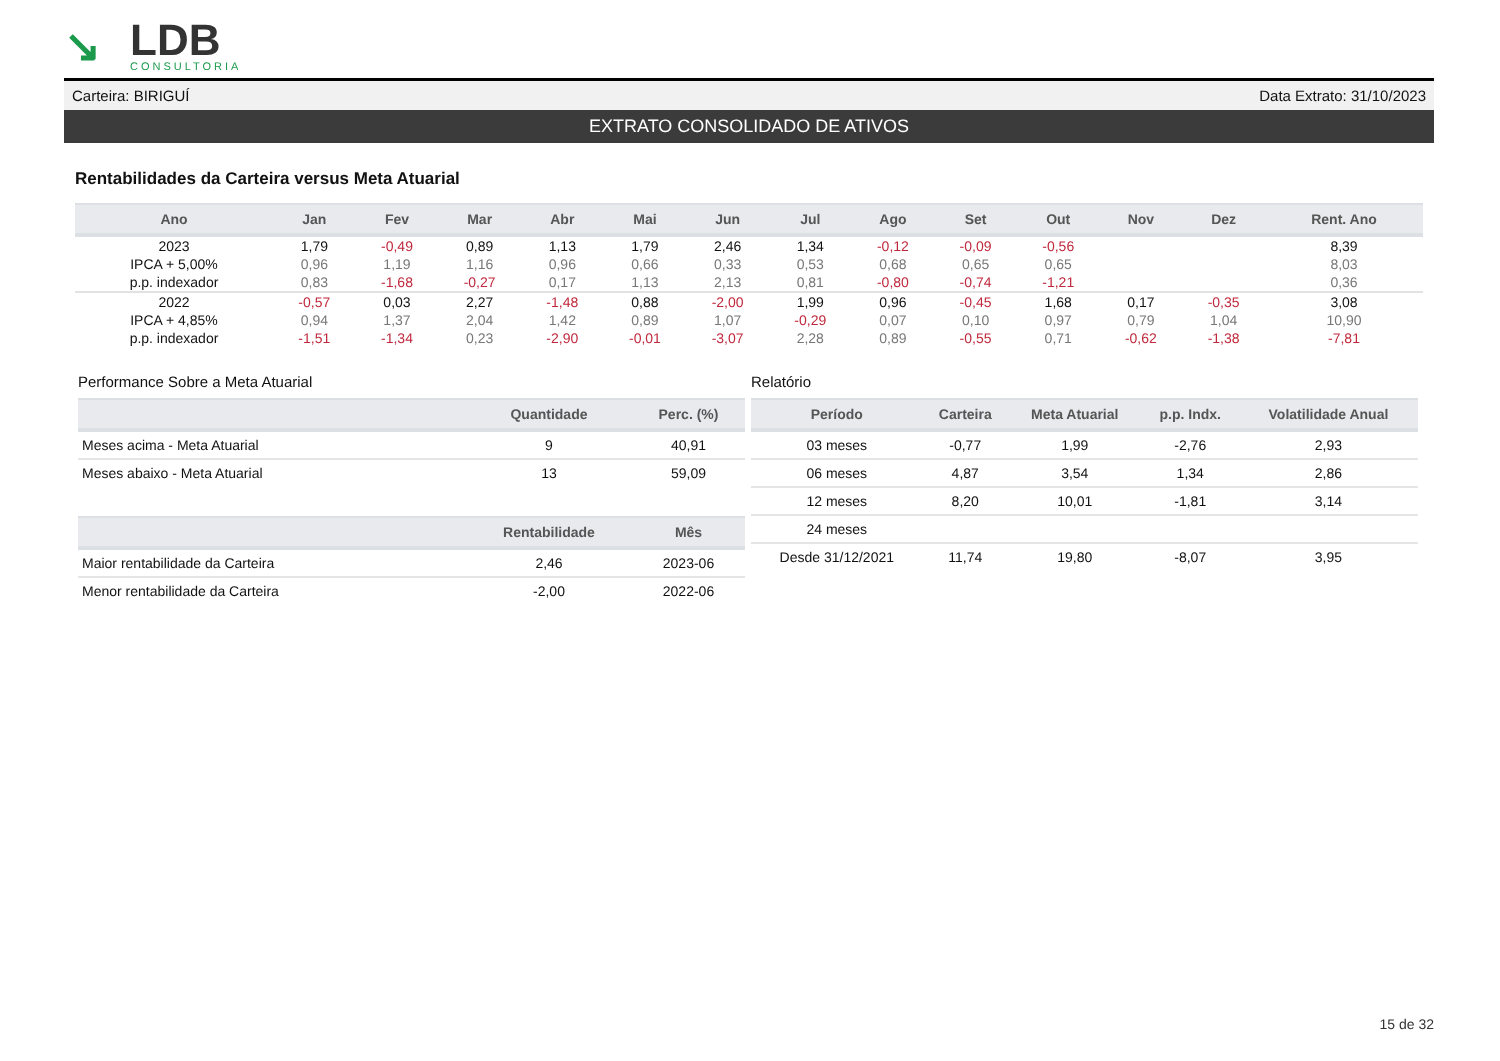↘
LDB
CONSULTORIA
Carteira: BIRIGUÍ Data Extrato: 31/10/2023
EXTRATO CONSOLIDADO DE ATIVOS
Rentabilidades da Carteira versus Meta Atuarial
| Ano | Jan | Fev | Mar | Abr | Mai | Jun | Jul | Ago | Set | Out | Nov | Dez | Rent. Ano |
| --- | --- | --- | --- | --- | --- | --- | --- | --- | --- | --- | --- | --- | --- |
| 2023 | 1,79 | -0,49 | 0,89 | 1,13 | 1,79 | 2,46 | 1,34 | -0,12 | -0,09 | -0,56 | | | 8,39 |
| IPCA + 5,00% | 0,96 | 1,19 | 1,16 | 0,96 | 0,66 | 0,33 | 0,53 | 0,68 | 0,65 | 0,65 | | | 8,03 |
| p.p. indexador | 0,83 | -1,68 | -0,27 | 0,17 | 1,13 | 2,13 | 0,81 | -0,80 | -0,74 | -1,21 | | | 0,36 |
| 2022 | -0,57 | 0,03 | 2,27 | -1,48 | 0,88 | -2,00 | 1,99 | 0,96 | -0,45 | 1,68 | 0,17 | -0,35 | 3,08 |
| IPCA + 4,85% | 0,94 | 1,37 | 2,04 | 1,42 | 0,89 | 1,07 | -0,29 | 0,07 | 0,10 | 0,97 | 0,79 | 1,04 | 10,90 |
| p.p. indexador | -1,51 | -1,34 | 0,23 | -2,90 | -0,01 | -3,07 | 2,28 | 0,89 | -0,55 | 0,71 | -0,62 | -1,38 | -7,81 |
Performance Sobre a Meta Atuarial
| | Quantidade | Perc. (%) |
| --- | --- | --- |
| Meses acima - Meta Atuarial | 9 | 40,91 |
| Meses abaixo - Meta Atuarial | 13 | 59,09 |
| | Rentabilidade | Mês |
| Maior rentabilidade da Carteira | 2,46 | 2023-06 |
| Menor rentabilidade da Carteira | -2,00 | 2022-06 |
Relatório
| Período | Carteira | Meta Atuarial | p.p. Indx. | Volatilidade Anual |
| --- | --- | --- | --- | --- |
| 03 meses | -0,77 | 1,99 | -2,76 | 2,93 |
| 06 meses | 4,87 | 3,54 | 1,34 | 2,86 |
| 12 meses | 8,20 | 10,01 | -1,81 | 3,14 |
| 24 meses | | | | |
| Desde 31/12/2021 | 11,74 | 19,80 | -8,07 | 3,95 |
15 de 32